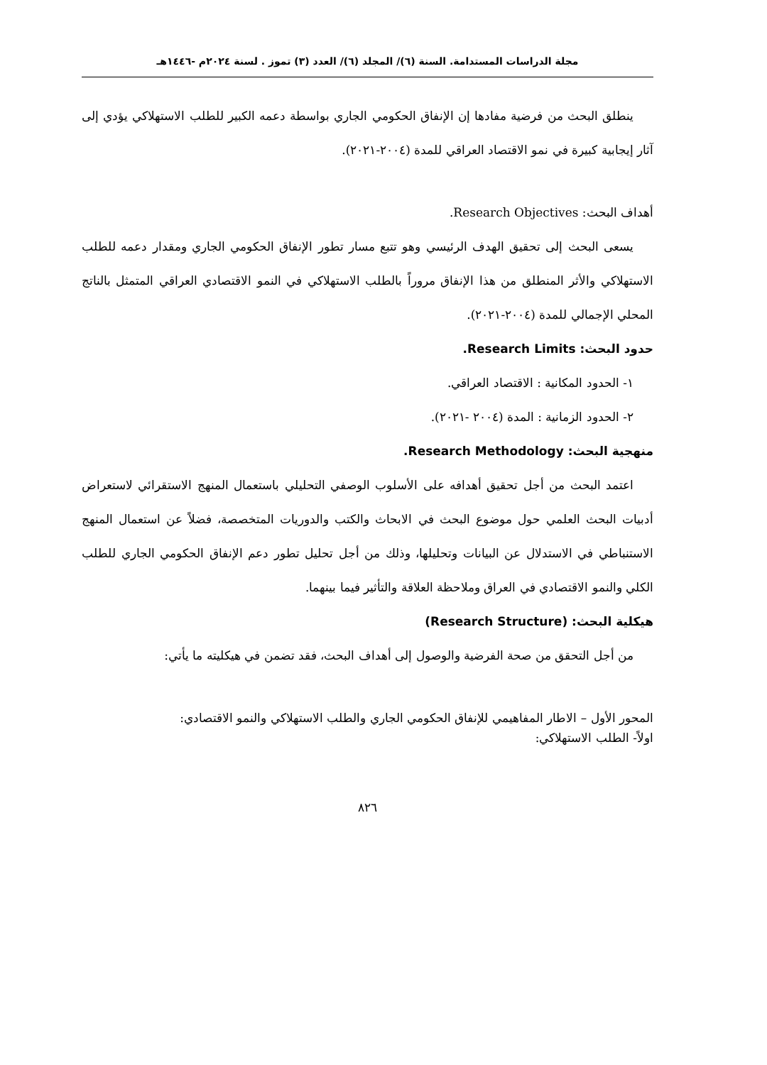مجلة الدراسات المستدامة. السنة (٦)/ المجلد (٦)/ العدد (٣) تموز . لسنة ٢٠٢٤م -١٤٤٦هـ
ينطلق البحث من فرضية مفادها إن الإنفاق الحكومي الجاري بواسطة دعمه الكبير للطلب الاستهلاكي يؤدي إلى آثار إيجابية كبيرة في نمو الاقتصاد العراقي للمدة (٢٠٠٤-٢٠٢١).
أهداف البحث: Research Objectives.
يسعى البحث إلى تحقيق الهدف الرئيسي وهو تتبع مسار تطور الإنفاق الحكومي الجاري ومقدار دعمه للطلب الاستهلاكي والأثر المنطلق من هذا الإنفاق مروراً بالطلب الاستهلاكي في النمو الاقتصادي العراقي المتمثل بالناتج المحلي الإجمالي للمدة (٢٠٠٤-٢٠٢١).
حدود البحث: Research Limits.
١- الحدود المكانية : الاقتصاد العراقي.
٢- الحدود الزمانية : المدة (٢٠٠٤ -٢٠٢١).
منهجية البحث: Research Methodology.
اعتمد البحث من أجل تحقيق أهدافه على الأسلوب الوصفي التحليلي باستعمال المنهج الاستقرائي لاستعراض أدبيات البحث العلمي حول موضوع البحث في الابحاث والكتب والدوريات المتخصصة، فضلاً عن استعمال المنهج الاستنباطي في الاستدلال عن البيانات وتحليلها، وذلك من أجل تحليل تطور دعم الإنفاق الحكومي الجاري للطلب الكلي والنمو الاقتصادي في العراق وملاحظة العلاقة والتأثير فيما بينهما.
هيكلية البحث: (Research Structure)
من أجل التحقق من صحة الفرضية والوصول إلى أهداف البحث، فقد تضمن في هيكليته ما يأتي:
المحور الأول – الاطار المفاهيمي للإنفاق الحكومي الجاري والطلب الاستهلاكي والنمو الاقتصادي:
اولاً- الطلب الاستهلاكي:
٨٢٦